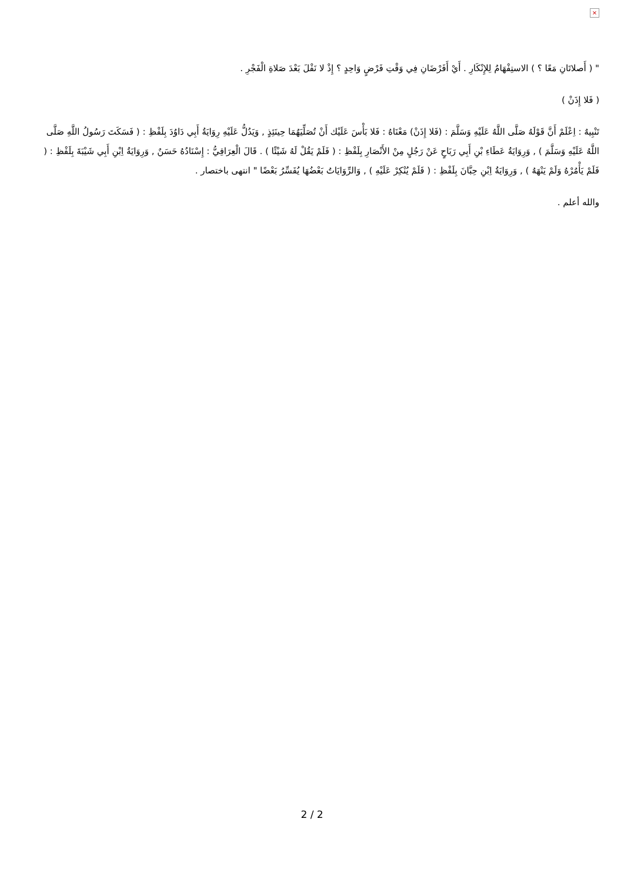×
" ( أَصلاتَانِ مَعًا ؟ ) الاستِفْهَامُ لِلإِنْكَارِ . أَيْ أَفَرْضَانِ فِي وَقْتِ فَرْضٍ وَاحِدٍ ؟ إِذْ لا نَفْلَ بَعْدَ صَلاةِ الْفَجْرِ .
( فَلا إِذَنْ )
تَنْبِيهٌ : اِعْلَمْ أَنَّ قَوْلَهُ صَلَّى اللَّهُ عَلَيْهِ وَسَلَّمَ : (فَلا إِذَنْ) مَعْنَاهُ : فَلا بَأْسَ عَلَيْك أَنْ تُصَلِّيَهُمَا حِينَئِذٍ , وَيَدُلُّ عَلَيْهِ رِوَايَةُ أَبِي دَاوُدَ بِلَفْظِ : ( فَسَكَتَ رَسُولُ اللَّهِ صَلَّى اللَّهُ عَلَيْهِ وَسَلَّمَ ) , وَرِوَايَةُ عَطَاءِ بْنِ أَبِي رَبَاحٍ عَنْ رَجُلٍ مِنْ الأَنْصَارِ بِلَفْظِ : ( فَلَمْ يَقُلْ لَهُ شَيْئًا ) . قَالَ الْعِرَاقِيُّ : إِسْنَادُهُ حَسَنٌ , وَرِوَايَةُ اِبْنِ أَبِي شَيْبَةَ بِلَفْظِ : ( فَلَمْ يَأْمُرْهُ وَلَمْ يَنْهَهُ ) , وَرِوَايَةُ اِبْنِ حِبَّانَ بِلَفْظِ : ( فَلَمْ يُنْكِرْ عَلَيْهِ ) , وَالرِّوَايَاتُ بَعْضُهَا يُفَسِّرُ بَعْضًا " انتهى باختصار .
والله أعلم .
2 / 2